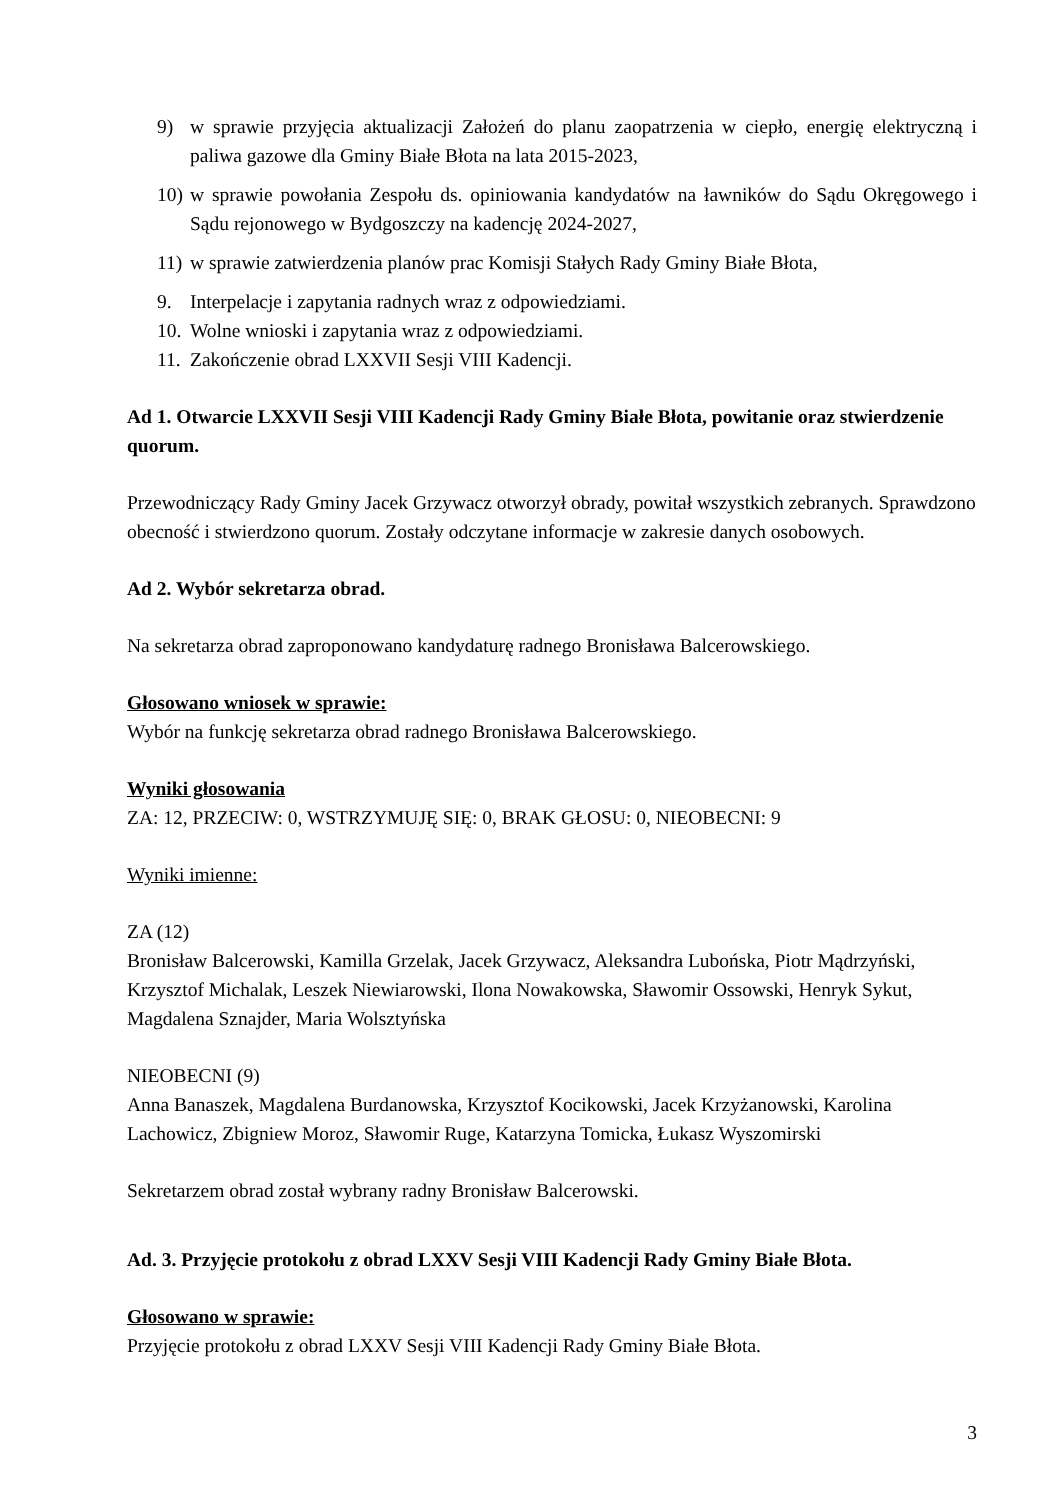9) w sprawie przyjęcia aktualizacji Założeń do planu zaopatrzenia w ciepło, energię elektryczną i paliwa gazowe dla Gminy Białe Błota na lata 2015-2023,
10) w sprawie powołania Zespołu ds. opiniowania kandydatów na ławników do Sądu Okręgowego i Sądu rejonowego w Bydgoszczy na kadencję 2024-2027,
11) w sprawie zatwierdzenia planów prac Komisji Stałych Rady Gminy Białe Błota,
9. Interpelacje i zapytania radnych wraz z odpowiedziami.
10. Wolne wnioski i zapytania wraz z odpowiedziami.
11. Zakończenie obrad LXXVII Sesji VIII Kadencji.
Ad 1. Otwarcie LXXVII Sesji VIII Kadencji Rady Gminy Białe Błota, powitanie oraz stwierdzenie quorum.
Przewodniczący Rady Gminy Jacek Grzywacz otworzył obrady, powitał wszystkich zebranych. Sprawdzono obecność i stwierdzono quorum. Zostały odczytane informacje w zakresie danych osobowych.
Ad 2. Wybór sekretarza obrad.
Na sekretarza obrad zaproponowano kandydaturę radnego Bronisława Balcerowskiego.
Głosowano wniosek w sprawie:
Wybór na funkcję sekretarza obrad radnego Bronisława Balcerowskiego.
Wyniki głosowania
ZA: 12, PRZECIW: 0, WSTRZYMUJĘ SIĘ: 0, BRAK GŁOSU: 0, NIEOBECNI: 9
Wyniki imienne:
ZA (12)
Bronisław Balcerowski, Kamilla Grzelak, Jacek Grzywacz, Aleksandra Lubońska, Piotr Mądrzyński, Krzysztof Michalak, Leszek Niewiarowski, Ilona Nowakowska, Sławomir Ossowski, Henryk Sykut, Magdalena Sznajder, Maria Wolsztyńska
NIEOBECNI (9)
Anna Banaszek, Magdalena Burdanowska, Krzysztof Kocikowski, Jacek Krzyżanowski, Karolina Lachowicz, Zbigniew Moroz, Sławomir Ruge, Katarzyna Tomicka, Łukasz Wyszomirski
Sekretarzem obrad został wybrany radny Bronisław Balcerowski.
Ad. 3. Przyjęcie protokołu z obrad LXXV Sesji VIII Kadencji Rady Gminy Białe Błota.
Głosowano w sprawie:
Przyjęcie protokołu z obrad LXXV Sesji VIII Kadencji Rady Gminy Białe Błota.
3